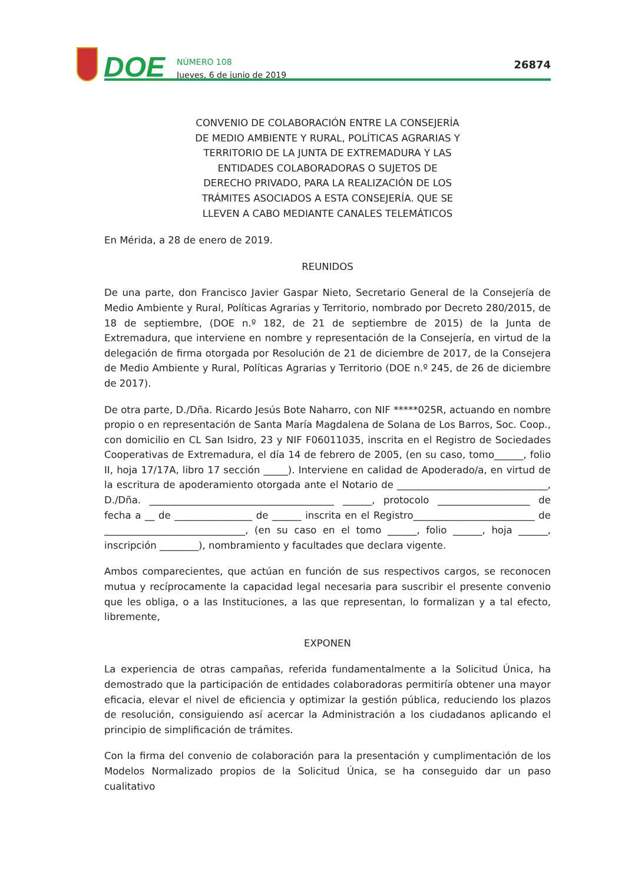DOE
NÚMERO 108
Jueves, 6 de junio de 2019
26874
CONVENIO DE COLABORACIÓN ENTRE LA CONSEJERÍA DE MEDIO AMBIENTE Y RURAL, POLÍTICAS AGRARIAS Y TERRITORIO DE LA JUNTA DE EXTREMADURA Y LAS ENTIDADES COLABORADORAS O SUJETOS DE DERECHO PRIVADO, PARA LA REALIZACIÓN DE LOS TRÁMITES ASOCIADOS A ESTA CONSEJERÍA. QUE SE LLEVEN A CABO MEDIANTE CANALES TELEMÁTICOS
En Mérida, a 28 de enero de 2019.
REUNIDOS
De una parte, don Francisco Javier Gaspar Nieto, Secretario General de la Consejería de Medio Ambiente y Rural, Políticas Agrarias y Territorio, nombrado por Decreto 280/2015, de 18 de septiembre, (DOE n.º 182, de 21 de septiembre de 2015) de la Junta de Extremadura, que interviene en nombre y representación de la Consejería, en virtud de la delegación de firma otorgada por Resolución de 21 de diciembre de 2017, de la Consejera de Medio Ambiente y Rural, Políticas Agrarias y Territorio (DOE n.º 245, de 26 de diciembre de 2017).
De otra parte, D./Dña. Ricardo Jesús Bote Naharro, con NIF *****025R, actuando en nombre propio o en representación de Santa María Magdalena de Solana de Los Barros, Soc. Coop., con domicilio en CL San Isidro, 23 y NIF F06011035, inscrita en el Registro de Sociedades Cooperativas de Extremadura, el día 14 de febrero de 2005, (en su caso, tomo______, folio II, hoja 17/17A, libro 17 sección _____). Interviene en calidad de Apoderado/a, en virtud de la escritura de apoderamiento otorgada ante el Notario de _______________________________, D./Dña. ______________________________________ ______, protocolo ___________________ de fecha a __ de ________________ de ______ inscrita en el Registro_________________________ de _____________________________, (en su caso en el tomo ______, folio ______, hoja ______, inscripción ________), nombramiento y facultades que declara vigente.
Ambos comparecientes, que actúan en función de sus respectivos cargos, se reconocen mutua y recíprocamente la capacidad legal necesaria para suscribir el presente convenio que les obliga, o a las Instituciones, a las que representan, lo formalizan y a tal efecto, libremente,
EXPONEN
La experiencia de otras campañas, referida fundamentalmente a la Solicitud Única, ha demostrado que la participación de entidades colaboradoras permitiría obtener una mayor eficacia, elevar el nivel de eficiencia y optimizar la gestión pública, reduciendo los plazos de resolución, consiguiendo así acercar la Administración a los ciudadanos aplicando el principio de simplificación de trámites.
Con la firma del convenio de colaboración para la presentación y cumplimentación de los Modelos Normalizado propios de la Solicitud Única, se ha conseguido dar un paso cualitativo